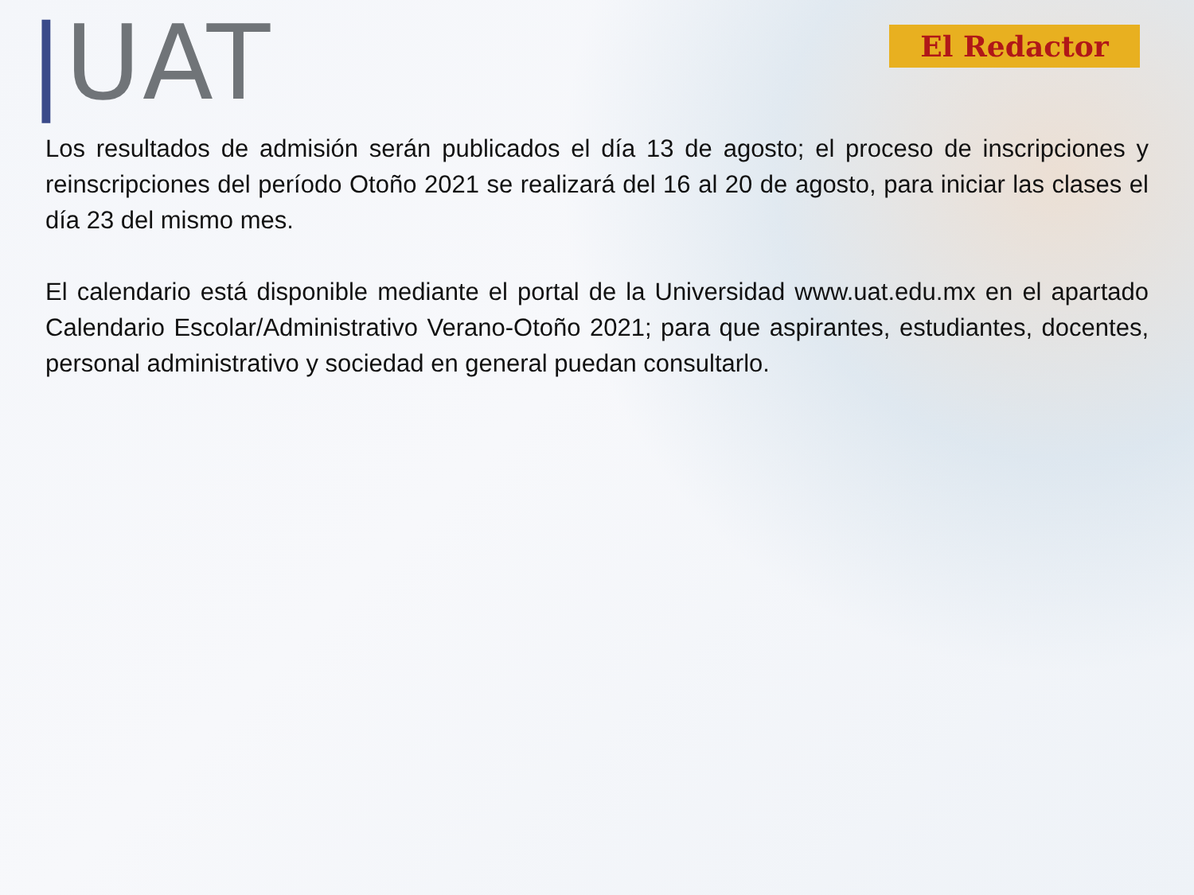|UAT
El Redactor
Los resultados de admisión serán publicados el día 13 de agosto; el proceso de inscripciones y reinscripciones del período Otoño 2021 se realizará del 16 al 20 de agosto, para iniciar las clases el día 23 del mismo mes.
El calendario está disponible mediante el portal de la Universidad www.uat.edu.mx en el apartado Calendario Escolar/Administrativo Verano-Otoño 2021; para que aspirantes, estudiantes, docentes, personal administrativo y sociedad en general puedan consultarlo.